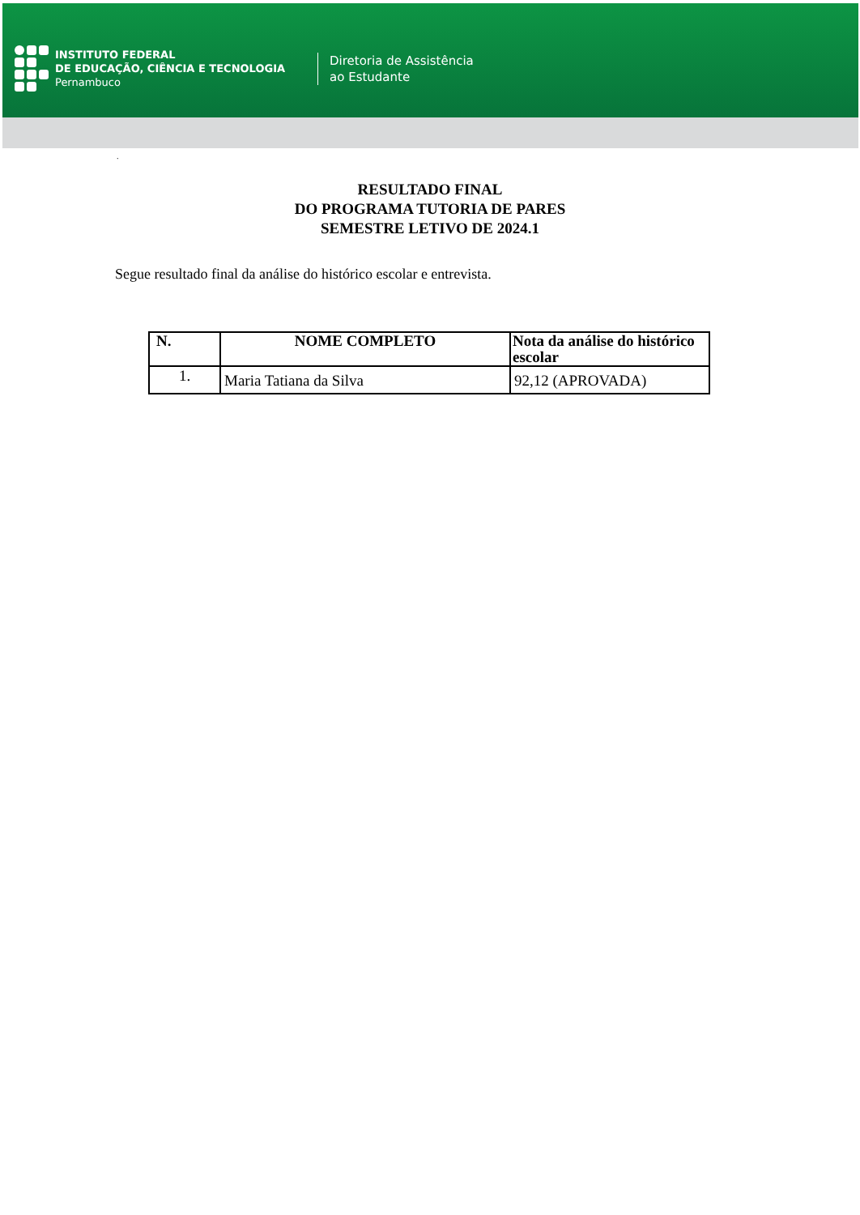INSTITUTO FEDERAL
DE EDUCAÇÃO, CIÊNCIA E TECNOLOGIA
Pernambuco
Diretoria de Assistência
ao Estudante
.
RESULTADO FINAL
DO PROGRAMA TUTORIA DE PARES
SEMESTRE LETIVO DE 2024.1
Segue resultado final da análise do histórico escolar e entrevista.
| N. | NOME COMPLETO | Nota da análise do histórico escolar |
| --- | --- | --- |
| 1. | Maria Tatiana da Silva | 92,12 (APROVADA) |